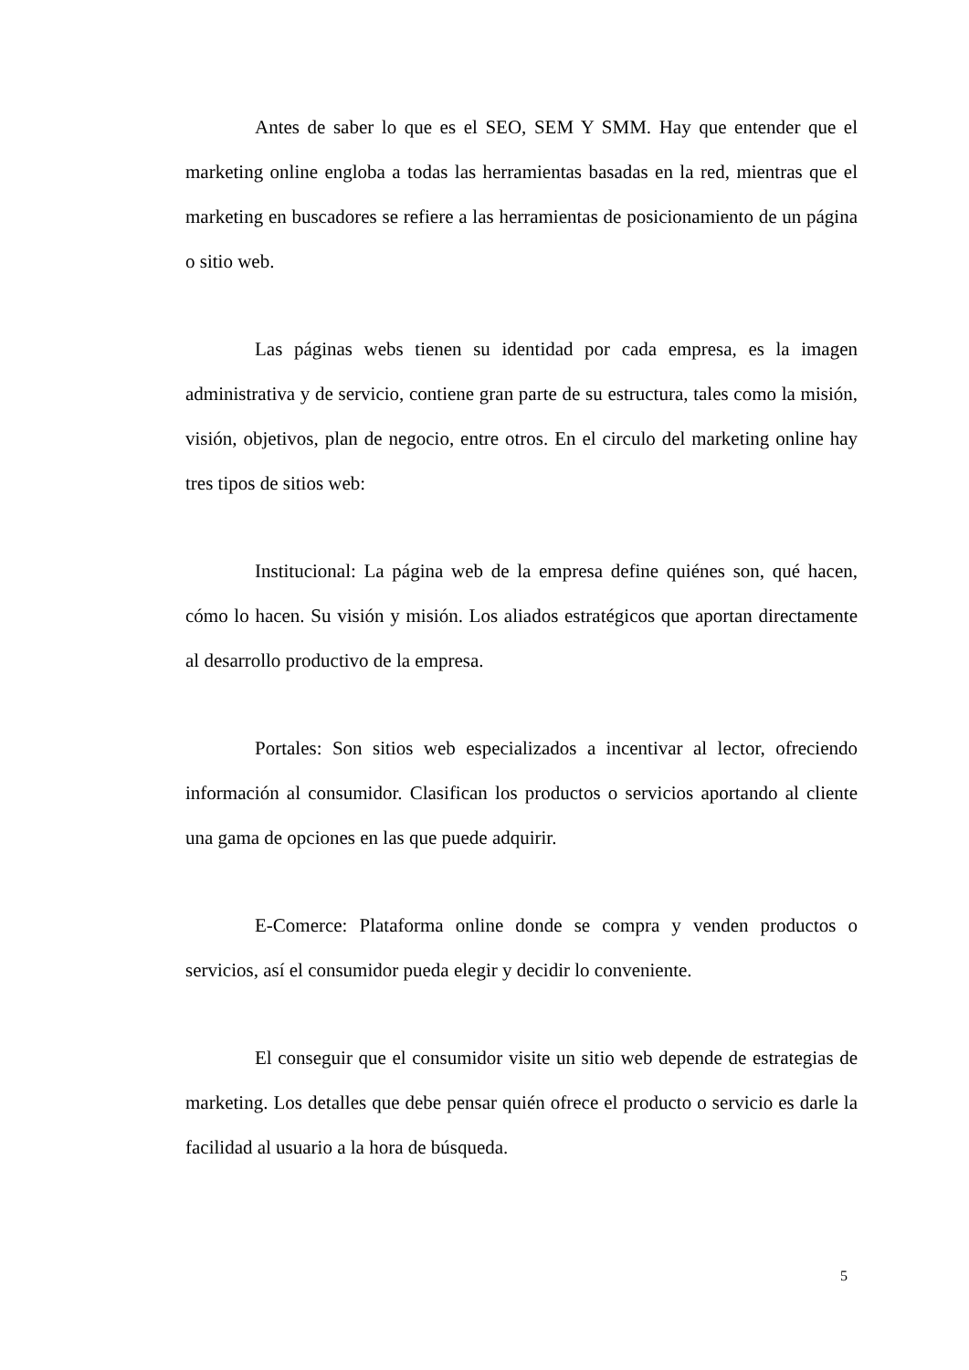Antes de saber lo que es el SEO, SEM Y SMM. Hay que entender que el marketing online engloba a todas las herramientas basadas en la red, mientras que el marketing en buscadores se refiere a las herramientas de posicionamiento de un página o sitio web.
Las páginas webs tienen su identidad por cada empresa, es la imagen administrativa y de servicio, contiene gran parte de su estructura, tales como la misión, visión, objetivos, plan de negocio, entre otros. En el circulo del marketing online hay tres tipos de sitios web:
Institucional: La página web de la empresa define quiénes son, qué hacen, cómo lo hacen. Su visión y misión. Los aliados estratégicos que aportan directamente al desarrollo productivo de la empresa.
Portales: Son sitios web especializados a incentivar al lector, ofreciendo información al consumidor. Clasifican los productos o servicios aportando al cliente una gama de opciones en las que puede adquirir.
E-Comerce: Plataforma online donde se compra y venden productos o servicios, así el consumidor pueda elegir y decidir lo conveniente.
El conseguir que el consumidor visite un sitio web depende de estrategias de marketing. Los detalles que debe pensar quién ofrece el producto o servicio es darle la facilidad al usuario a la hora de búsqueda.
5